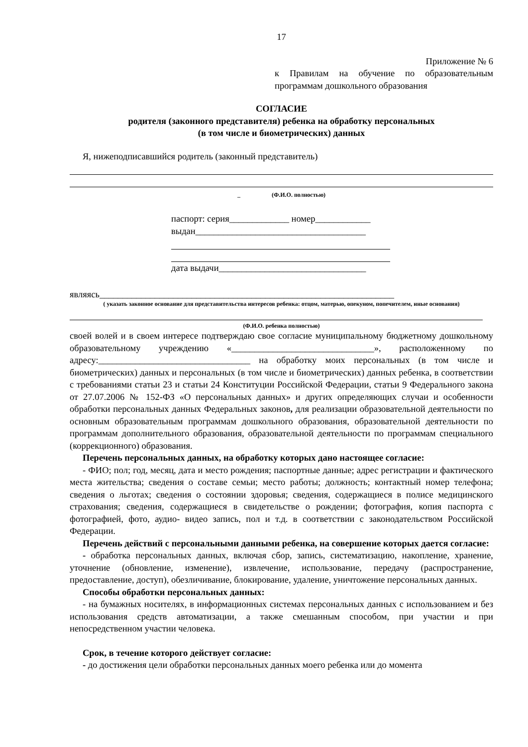17
Приложение № 6
к Правилам на обучение по образовательным программам дошкольного образования
СОГЛАСИЕ
родителя (законного представителя) ребенка на обработку персональных
(в том числе и биометрических) данных
Я, нижеподписавшийся родитель (законный представитель)
_ (Ф.И.О. полностью)
паспорт: серия_____________ номер____________
выдан_____________________________________
дата выдачи________________________________
являясь________________________________________________________________
( указать законное основание для представительства интересов ребенка: отцом, матерью, опекуном, попечителем, иные основания)
(Ф.И.О. ребенка полностью)
своей волей и в своем интересе подтверждаю свое согласие муниципальному бюджетному дошкольному образовательному учреждению «_______________________________», расположенному по адресу:_________________________________ на обработку моих персональных (в том числе и биометрических) данных и персональных (в том числе и биометрических) данных ребенка, в соответствии с требованиями статьи 23 и статьи 24 Конституции Российской Федерации, статьи 9 Федерального закона от 27.07.2006 № 152-ФЗ «О персональных данных» и других определяющих случаи и особенности обработки персональных данных Федеральных законов, для реализации образовательной деятельности по основным образовательным программам дошкольного образования, образовательной деятельности по программам дополнительного образования, образовательной деятельности по программам специального (коррекционного) образования.
Перечень персональных данных, на обработку которых дано настоящее согласие:
- ФИО; пол; год, месяц, дата и место рождения; паспортные данные; адрес регистрации и фактического места жительства; сведения о составе семьи; место работы; должность; контактный номер телефона; сведения о льготах; сведения о состоянии здоровья; сведения, содержащиеся в полисе медицинского страхования; сведения, содержащиеся в свидетельстве о рождении; фотография, копия паспорта с фотографией, фото, аудио- видео запись, пол и т.д. в соответствии с законодательством Российской Федерации.
Перечень действий с персональными данными ребенка, на совершение которых дается согласие:
- обработка персональных данных, включая сбор, запись, систематизацию, накопление, хранение, уточнение (обновление, изменение), извлечение, использование, передачу (распространение, предоставление, доступ), обезличивание, блокирование, удаление, уничтожение персональных данных.
Способы обработки персональных данных:
- на бумажных носителях, в информационных системах персональных данных с использованием и без использования средств автоматизации, а также смешанным способом, при участии и при непосредственном участии человека.
Срок, в течение которого действует согласие:
- до достижения цели обработки персональных данных моего ребенка или до момента